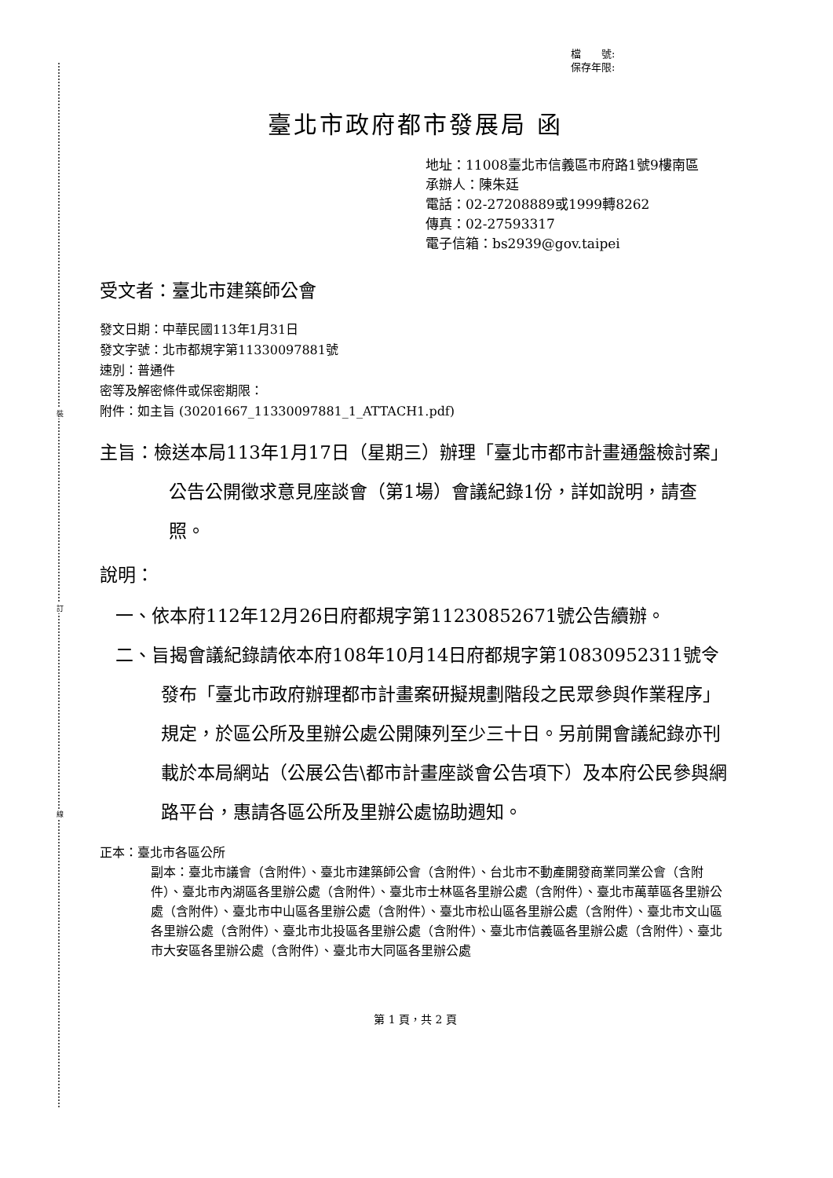裝
訂
線
檔　　號:
保存年限:
臺北市政府都市發展局 函
地址：11008臺北市信義區市府路1號9樓南區
承辦人：陳朱廷
電話：02-27208889或1999轉8262
傳真：02-27593317
電子信箱：bs2939@gov.taipei
受文者：臺北市建築師公會
發文日期：中華民國113年1月31日
發文字號：北市都規字第11330097881號
速別：普通件
密等及解密條件或保密期限：
附件：如主旨 (30201667_11330097881_1_ATTACH1.pdf)
主旨：檢送本局113年1月17日（星期三）辦理「臺北市都市計畫通盤檢討案」公告公開徵求意見座談會（第1場）會議紀錄1份，詳如說明，請查照。
說明：
一、依本府112年12月26日府都規字第11230852671號公告續辦。
二、旨揭會議紀錄請依本府108年10月14日府都規字第10830952311號令發布「臺北市政府辦理都市計畫案研擬規劃階段之民眾參與作業程序」規定，於區公所及里辦公處公開陳列至少三十日。另前開會議紀錄亦刊載於本局網站（公展公告\都市計畫座談會公告項下）及本府公民參與網路平台，惠請各區公所及里辦公處協助週知。
正本：臺北市各區公所
副本：臺北市議會（含附件）、臺北市建築師公會（含附件）、台北市不動產開發商業同業公會（含附件）、臺北市內湖區各里辦公處（含附件）、臺北市士林區各里辦公處（含附件）、臺北市萬華區各里辦公處（含附件）、臺北市中山區各里辦公處（含附件）、臺北市松山區各里辦公處（含附件）、臺北市文山區各里辦公處（含附件）、臺北市北投區各里辦公處（含附件）、臺北市信義區各里辦公處（含附件）、臺北市大安區各里辦公處（含附件）、臺北市大同區各里辦公處
第 1 頁，共 2 頁